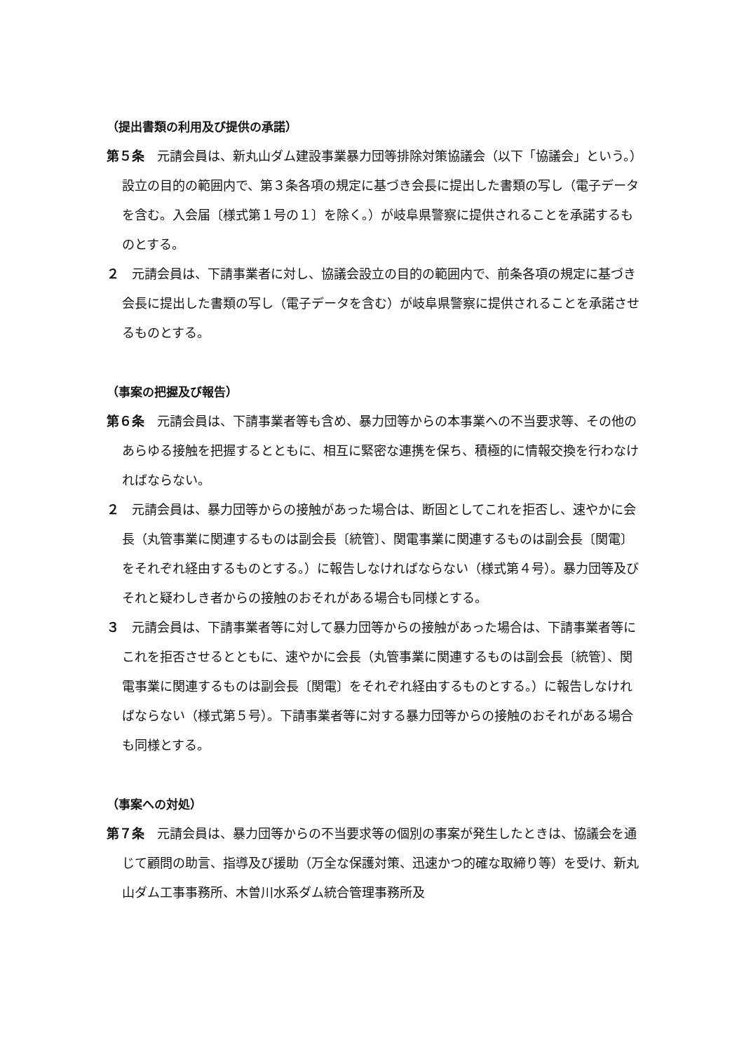（提出書類の利用及び提供の承諾）
第５条　元請会員は、新丸山ダム建設事業暴力団等排除対策協議会（以下「協議会」という。）設立の目的の範囲内で、第３条各項の規定に基づき会長に提出した書類の写し（電子データを含む。入会届〔様式第１号の１〕を除く。）が岐阜県警察に提供されることを承諾するものとする。
２　元請会員は、下請事業者に対し、協議会設立の目的の範囲内で、前条各項の規定に基づき会長に提出した書類の写し（電子データを含む）が岐阜県警察に提供されることを承諾させるものとする。
（事案の把握及び報告）
第６条　元請会員は、下請事業者等も含め、暴力団等からの本事業への不当要求等、その他のあらゆる接触を把握するとともに、相互に緊密な連携を保ち、積極的に情報交換を行わなければならない。
２　元請会員は、暴力団等からの接触があった場合は、断固としてこれを拒否し、速やかに会長（丸管事業に関連するものは副会長〔統管〕、関電事業に関連するものは副会長〔関電〕をそれぞれ経由するものとする。）に報告しなければならない（様式第４号）。暴力団等及びそれと疑わしき者からの接触のおそれがある場合も同様とする。
３　元請会員は、下請事業者等に対して暴力団等からの接触があった場合は、下請事業者等にこれを拒否させるとともに、速やかに会長（丸管事業に関連するものは副会長〔統管〕、関電事業に関連するものは副会長〔関電〕をそれぞれ経由するものとする。）に報告しなければならない（様式第５号）。下請事業者等に対する暴力団等からの接触のおそれがある場合も同様とする。
（事案への対処）
第７条　元請会員は、暴力団等からの不当要求等の個別の事案が発生したときは、協議会を通じて顧問の助言、指導及び援助（万全な保護対策、迅速かつ的確な取締り等）を受け、新丸山ダム工事事務所、木曽川水系ダム統合管理事務所及